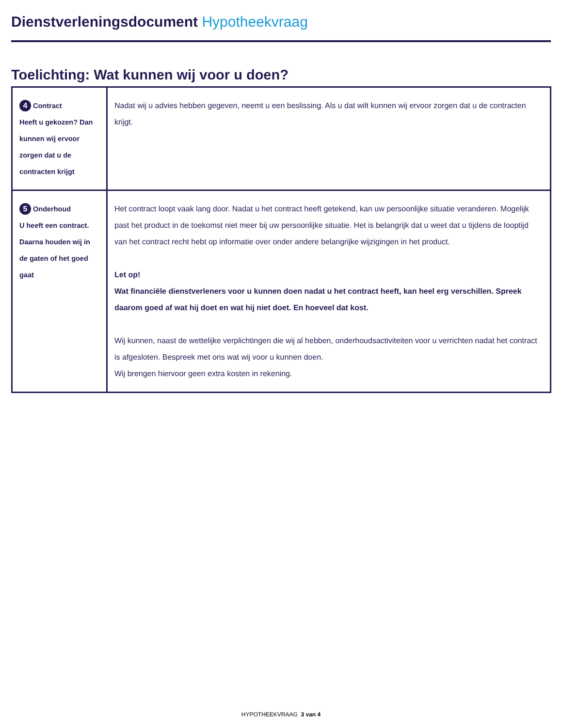Dienstverleningsdocument Hypotheekvraag
Toelichting: Wat kunnen wij voor u doen?
| 4 Contract Heeft u gekozen? Dan kunnen wij ervoor zorgen dat u de contracten krijgt | Nadat wij u advies hebben gegeven, neemt u een beslissing. Als u dat wilt kunnen wij ervoor zorgen dat u de contracten krijgt. |
| 5 Onderhoud U heeft een contract. Daarna houden wij in de gaten of het goed gaat | Het contract loopt vaak lang door. Nadat u het contract heeft getekend, kan uw persoonlijke situatie veranderen. Mogelijk past het product in de toekomst niet meer bij uw persoonlijke situatie. Het is belangrijk dat u weet dat u tijdens de looptijd van het contract recht hebt op informatie over onder andere belangrijke wijzigingen in het product. Let op! Wat financiële dienstverleners voor u kunnen doen nadat u het contract heeft, kan heel erg verschillen. Spreek daarom goed af wat hij doet en wat hij niet doet. En hoeveel dat kost. Wij kunnen, naast de wettelijke verplichtingen die wij al hebben, onderhoudsactiviteiten voor u verrichten nadat het contract is afgesloten. Bespreek met ons wat wij voor u kunnen doen. Wij brengen hiervoor geen extra kosten in rekening. |
HYPOTHEEKVRAAG 3 van 4